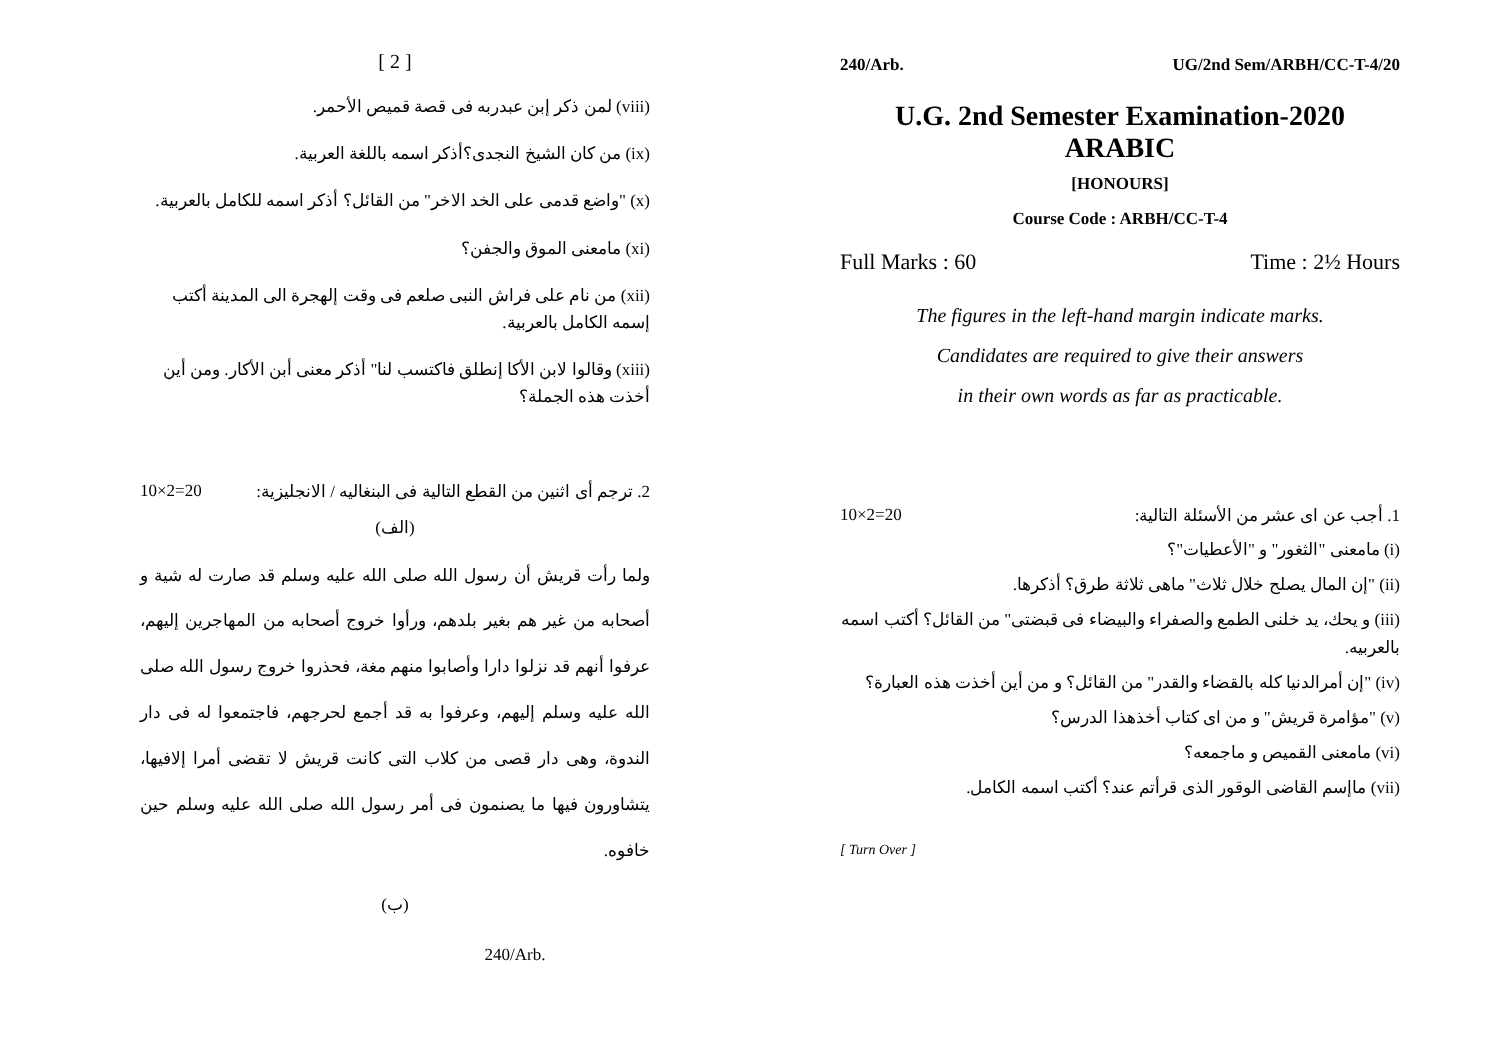[ 2 ]
(viii) لمن ذكر إبن عبدربه فى قصة قميص الأحمر.
(ix) من كان الشيخ النجدى؟أذكر اسمه باللغة العربية.
(x) "واضع قدمى على الخد الاخر" من القائل؟ أذكر اسمه للكامل بالعربية.
(xi) مامعنى الموق والجفن؟
(xii) من نام على فراش النبى صلعم فى وقت إلهجرة الى المدينة أكتب إسمه الكامل بالعربية.
(xiii) وقالوا لابن الأكا إنطلق فاكتسب لنا" أذكر معنى أبن الأكار. ومن أين أخذت هذه الجملة؟
10×2=20 2. ترجم أى اثنين من القطع التالية فى البنغاليه / الانجليزية:
(الف)
ولما رأت قريش أن رسول الله صلى الله عليه وسلم قد صارت له شية و أصحابه من غير هم بغير بلدهم، ورأوا خروج أصحابه من المهاجرين إليهم، عرفوا أنهم قد نزلوا دارا وأصابوا منهم مغة، فحذروا خروج رسول الله صلى الله عليه وسلم إليهم، وعرفوا به قد أجمع لحرجهم، فاجتمعوا له فى دار الندوة، وهى دار قصى من كلاب التى كانت قريش لا تقضى أمرا إلافيها، يتشاورون فيها ما يصنمون فى أمر رسول الله صلى الله عليه وسلم حين خافوه.
(ب)
240/Arb.
240/Arb. UG/2nd Sem/ARBH/CC-T-4/20
U.G. 2nd Semester Examination-2020
ARABIC
[HONOURS]
Course Code : ARBH/CC-T-4
Full Marks : 60 Time : 2½ Hours
The figures in the left-hand margin indicate marks.
Candidates are required to give their answers
in their own words as far as practicable.
10×2=20 1. أجب عن اى عشر من الأسئلة التالية:
(i) مامعنى "الثغور" و "الأعطيات"؟
(ii) "إن المال يصلح خلال ثلاث" ماهى ثلاثة طرق؟ أذكرها.
(iii) و يحك، يد خلنى الطمع والصفراء والبيضاء فى قبضتى" من القائل؟ أكتب اسمه بالعربيه.
(iv) "إن أمرالدنيا كله بالقضاء والقدر" من القائل؟ و من أين أخذت هذه العبارة؟
(v) "مؤامرة قريش" و من اى كتاب أخذهذا الدرس؟
(vi) مامعنى القميص و ماجمعه؟
(vii) ماإسم القاضى الوقور الذى قرأتم عند؟ أكتب اسمه الكامل.
[ Turn Over ]